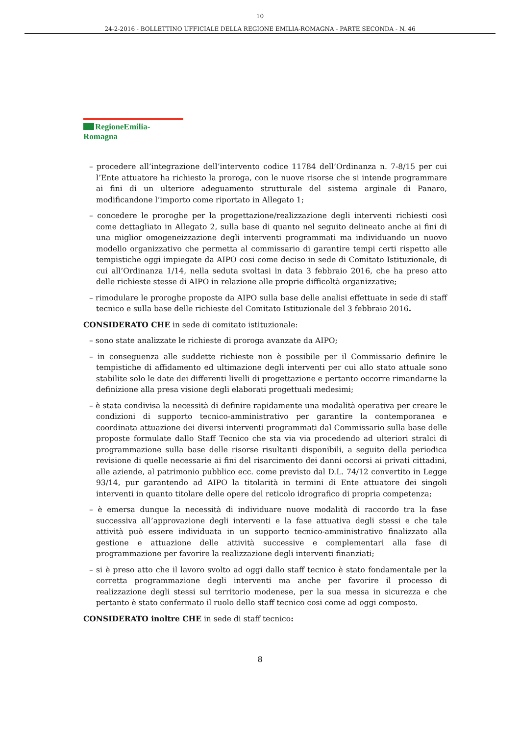10
24-2-2016 - BOLLETTINO UFFICIALE DELLA REGIONE EMILIA-ROMAGNA - PARTE SECONDA - N. 46
RegioneEmilia-Romagna
– procedere all’integrazione dell’intervento codice 11784 dell’Ordinanza n. 7-8/15 per cui l’Ente attuatore ha richiesto la proroga, con le nuove risorse che si intende programmare ai fini di un ulteriore adeguamento strutturale del sistema arginale di Panaro, modificandone l’importo come riportato in Allegato 1;
– concedere le proroghe per la progettazione/realizzazione degli interventi richiesti così come dettagliato in Allegato 2, sulla base di quanto nel seguito delineato anche ai fini di una miglior omogeneizzazione degli interventi programmati ma individuando un nuovo modello organizzativo che permetta al commissario di garantire tempi certi rispetto alle tempistiche oggi impiegate da AIPO cosi come deciso in sede di Comitato Istituzionale, di cui all’Ordinanza 1/14, nella seduta svoltasi in data 3 febbraio 2016, che ha preso atto delle richieste stesse di AIPO in relazione alle proprie difficoltà organizzative;
– rimodulare le proroghe proposte da AIPO sulla base delle analisi effettuate in sede di staff tecnico e sulla base delle richieste del Comitato Istituzionale del 3 febbraio 2016.
CONSIDERATO CHE in sede di comitato istituzionale:
– sono state analizzate le richieste di proroga avanzate da AIPO;
– in conseguenza alle suddette richieste non è possibile per il Commissario definire le tempistiche di affidamento ed ultimazione degli interventi per cui allo stato attuale sono stabilite solo le date dei differenti livelli di progettazione e pertanto occorre rimandarne la definizione alla presa visione degli elaborati progettuali medesimi;
– è stata condivisa la necessità di definire rapidamente una modalità operativa per creare le condizioni di supporto tecnico-amministrativo per garantire la contemporanea e coordinata attuazione dei diversi interventi programmati dal Commissario sulla base delle proposte formulate dallo Staff Tecnico che sta via via procedendo ad ulteriori stralci di programmazione sulla base delle risorse risultanti disponibili, a seguito della periodica revisione di quelle necessarie ai fini del risarcimento dei danni occorsi ai privati cittadini, alle aziende, al patrimonio pubblico ecc. come previsto dal D.L. 74/12 convertito in Legge 93/14, pur garantendo ad AIPO la titolarità in termini di Ente attuatore dei singoli interventi in quanto titolare delle opere del reticolo idrografico di propria competenza;
– è emersa dunque la necessità di individuare nuove modalità di raccordo tra la fase successiva all’approvazione degli interventi e la fase attuativa degli stessi e che tale attività può essere individuata in un supporto tecnico-amministrativo finalizzato alla gestione e attuazione delle attività successive e complementari alla fase di programmazione per favorire la realizzazione degli interventi finanziati;
– si è preso atto che il lavoro svolto ad oggi dallo staff tecnico è stato fondamentale per la corretta programmazione degli interventi ma anche per favorire il processo di realizzazione degli stessi sul territorio modenese, per la sua messa in sicurezza e che pertanto è stato confermato il ruolo dello staff tecnico cosi come ad oggi composto.
CONSIDERATO inoltre CHE in sede di staff tecnico:
8